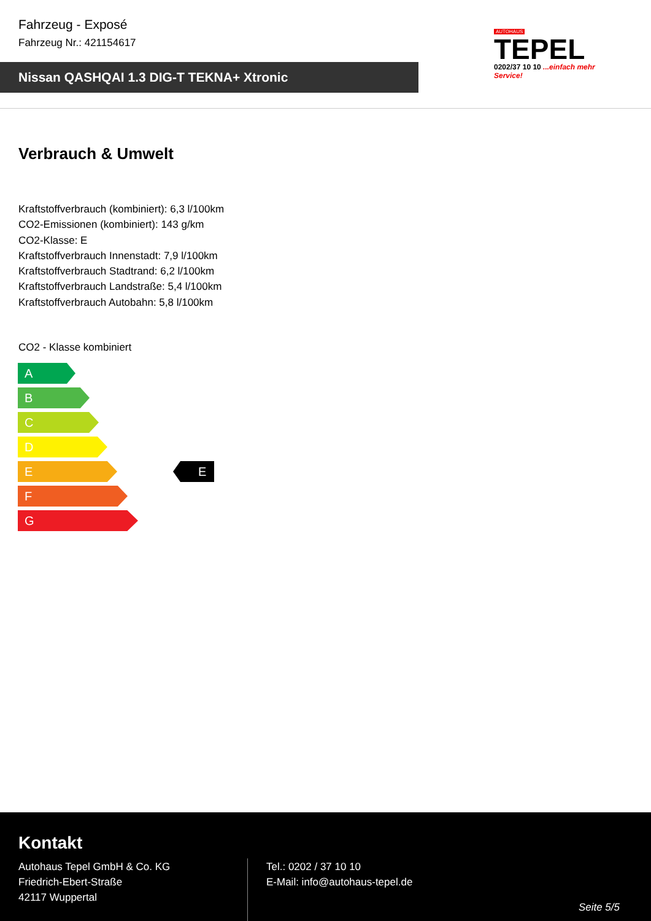Fahrzeug - Exposé
Fahrzeug Nr.: 421154617
Nissan QASHQAI 1.3 DIG-T TEKNA+ Xtronic
AUTOHAUS
TEPEL
0202/37 10 10 ...einfach mehr Service!
Verbrauch & Umwelt
Kraftstoffverbrauch (kombiniert): 6,3 l/100km
CO2-Emissionen (kombiniert): 143 g/km
CO2-Klasse: E
Kraftstoffverbrauch Innenstadt: 7,9 l/100km
Kraftstoffverbrauch Stadtrand: 6,2 l/100km
Kraftstoffverbrauch Landstraße: 5,4 l/100km
Kraftstoffverbrauch Autobahn: 5,8 l/100km
CO2 - Klasse kombiniert
A
B
C
D
E
F
G
E
Kontakt
Autohaus Tepel GmbH & Co. KG
Friedrich-Ebert-Straße
42117 Wuppertal
Tel.: 0202 / 37 10 10
E-Mail: info@autohaus-tepel.de
Seite 5/5